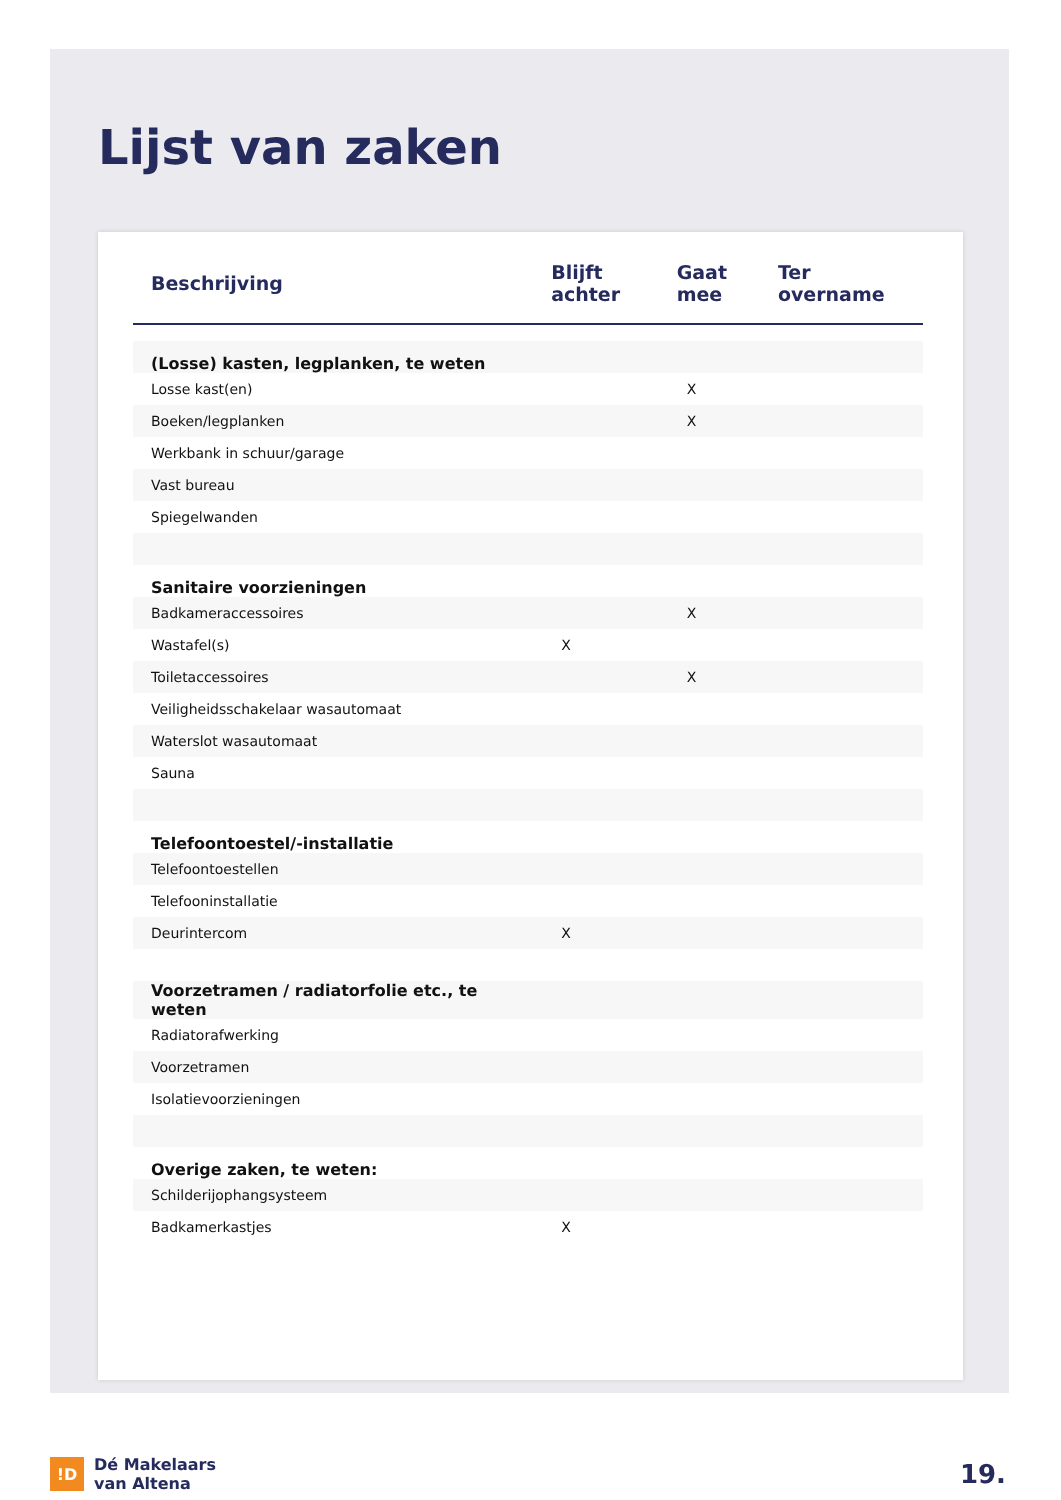Lijst van zaken
| Beschrijving | Blijft achter | Gaat mee | Ter overname |
| --- | --- | --- | --- |
| (Losse) kasten, legplanken, te weten | | | |
| Losse kast(en) | | X | |
| Boeken/legplanken | | X | |
| Werkbank in schuur/garage | | | |
| Vast bureau | | | |
| Spiegelwanden | | | |
| Sanitaire voorzieningen | | | |
| Badkameraccessoires | | X | |
| Wastafel(s) | X | | |
| Toiletaccessoires | | X | |
| Veiligheidsschakelaar wasautomaat | | | |
| Waterslot wasautomaat | | | |
| Sauna | | | |
| Telefoontoestel/-installatie | | | |
| Telefoontoestellen | | | |
| Telefooninstallatie | | | |
| Deurintercom | X | | |
| Voorzetramen / radiatorfolie etc., te weten | | | |
| Radiatorafwerking | | | |
| Voorzetramen | | | |
| Isolatievoorzieningen | | | |
| Overige zaken, te weten: | | | |
| Schilderijophangsysteem | | | |
| Badkamerkastjes | X | | |
!D
Dé Makelaars
van Altena
19.